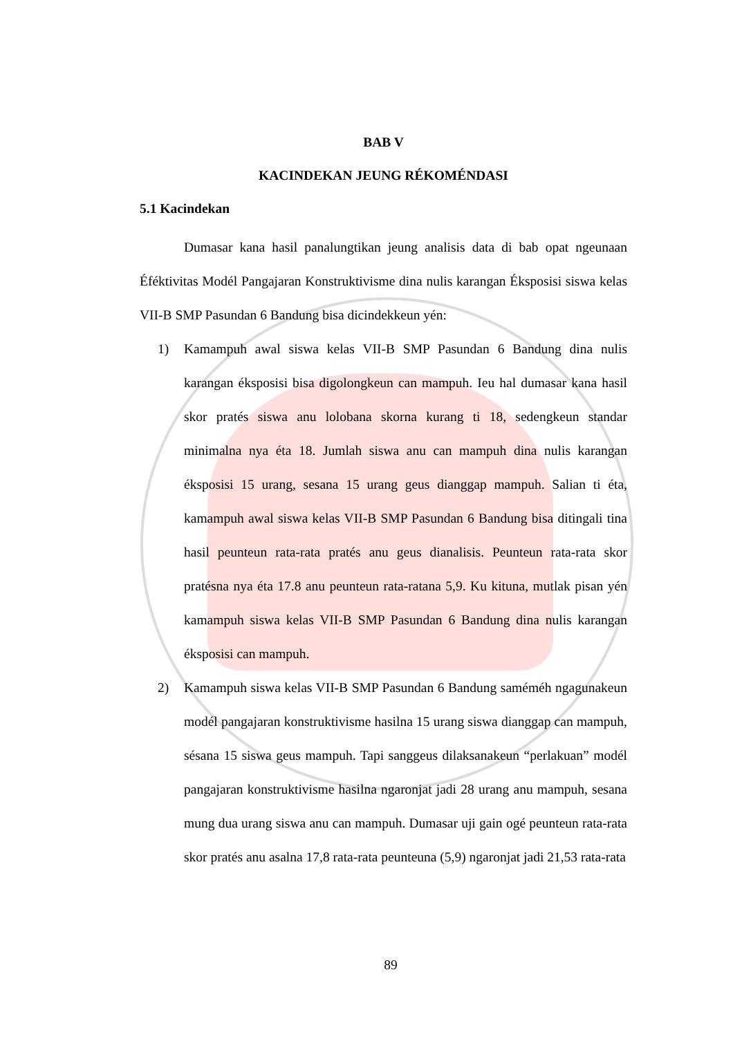BAB V
KACINDEKAN JEUNG RÉKOMÉNDASI
5.1 Kacindekan
Dumasar kana hasil panalungtikan jeung analisis data di bab opat ngeunaan Éféktivitas Modél Pangajaran Konstruktivisme dina nulis karangan Éksposisi siswa kelas VII-B SMP Pasundan 6 Bandung bisa dicindekkeun yén:
1) Kamampuh awal siswa kelas VII-B SMP Pasundan 6 Bandung dina nulis karangan éksposisi bisa digolongkeun can mampuh. Ieu hal dumasar kana hasil skor pratés siswa anu lolobana skorna kurang ti 18, sedengkeun standar minimalna nya éta 18. Jumlah siswa anu can mampuh dina nulis karangan éksposisi 15 urang, sesana 15 urang geus dianggap mampuh. Salian ti éta, kamampuh awal siswa kelas VII-B SMP Pasundan 6 Bandung bisa ditingali tina hasil peunteun rata-rata pratés anu geus dianalisis. Peunteun rata-rata skor pratésna nya éta 17.8 anu peunteun rata-ratana 5,9. Ku kituna, mutlak pisan yén kamampuh siswa kelas VII-B SMP Pasundan 6 Bandung dina nulis karangan éksposisi can mampuh.
2) Kamampuh siswa kelas VII-B SMP Pasundan 6 Bandung saméméh ngagunakeun modél pangajaran konstruktivisme hasilna 15 urang siswa dianggap can mampuh, sésana 15 siswa geus mampuh. Tapi sanggeus dilaksanakeun “perlakuan” modél pangajaran konstruktivisme hasilna ngaronjat jadi 28 urang anu mampuh, sesana mung dua urang siswa anu can mampuh. Dumasar uji gain ogé peunteun rata-rata skor pratés anu asalna 17,8 rata-rata peunteuna (5,9) ngaronjat jadi 21,53 rata-rata
89